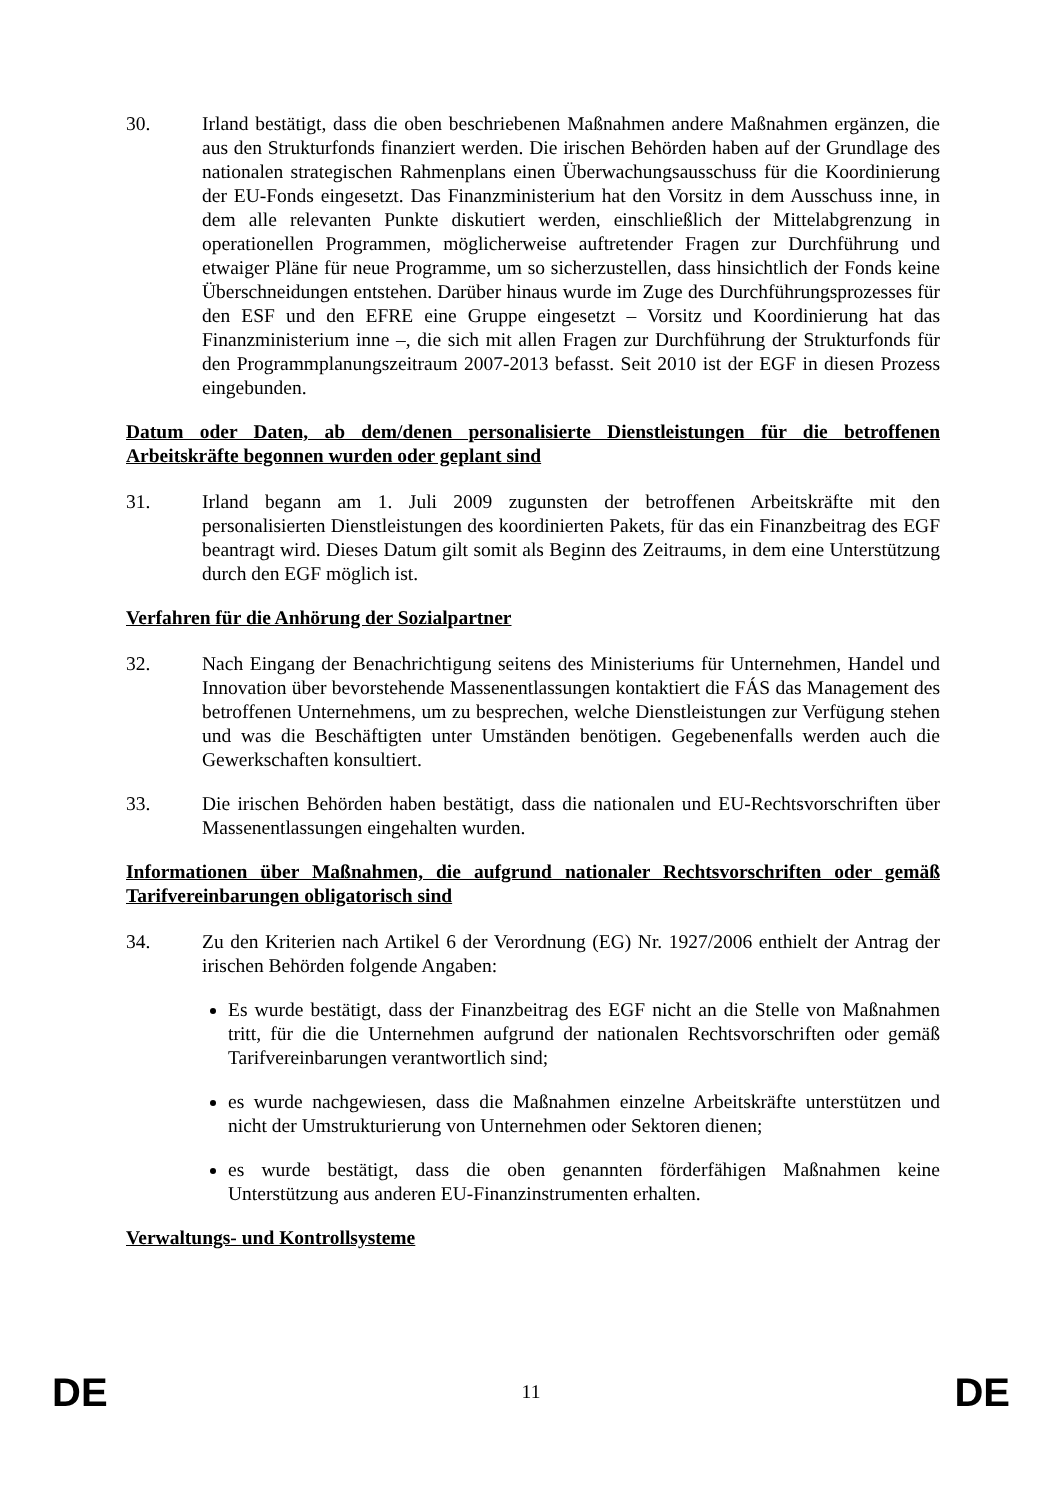30. Irland bestätigt, dass die oben beschriebenen Maßnahmen andere Maßnahmen ergänzen, die aus den Strukturfonds finanziert werden. Die irischen Behörden haben auf der Grundlage des nationalen strategischen Rahmenplans einen Überwachungsausschuss für die Koordinierung der EU-Fonds eingesetzt. Das Finanzministerium hat den Vorsitz in dem Ausschuss inne, in dem alle relevanten Punkte diskutiert werden, einschließlich der Mittelabgrenzung in operationellen Programmen, möglicherweise auftretender Fragen zur Durchführung und etwaiger Pläne für neue Programme, um so sicherzustellen, dass hinsichtlich der Fonds keine Überschneidungen entstehen. Darüber hinaus wurde im Zuge des Durchführungsprozesses für den ESF und den EFRE eine Gruppe eingesetzt – Vorsitz und Koordinierung hat das Finanzministerium inne –, die sich mit allen Fragen zur Durchführung der Strukturfonds für den Programmplanungszeitraum 2007-2013 befasst. Seit 2010 ist der EGF in diesen Prozess eingebunden.
Datum oder Daten, ab dem/denen personalisierte Dienstleistungen für die betroffenen Arbeitskräfte begonnen wurden oder geplant sind
31. Irland begann am 1. Juli 2009 zugunsten der betroffenen Arbeitskräfte mit den personalisierten Dienstleistungen des koordinierten Pakets, für das ein Finanzbeitrag des EGF beantragt wird. Dieses Datum gilt somit als Beginn des Zeitraums, in dem eine Unterstützung durch den EGF möglich ist.
Verfahren für die Anhörung der Sozialpartner
32. Nach Eingang der Benachrichtigung seitens des Ministeriums für Unternehmen, Handel und Innovation über bevorstehende Massenentlassungen kontaktiert die FÁS das Management des betroffenen Unternehmens, um zu besprechen, welche Dienstleistungen zur Verfügung stehen und was die Beschäftigten unter Umständen benötigen. Gegebenenfalls werden auch die Gewerkschaften konsultiert.
33. Die irischen Behörden haben bestätigt, dass die nationalen und EU-Rechtsvorschriften über Massenentlassungen eingehalten wurden.
Informationen über Maßnahmen, die aufgrund nationaler Rechtsvorschriften oder gemäß Tarifvereinbarungen obligatorisch sind
34. Zu den Kriterien nach Artikel 6 der Verordnung (EG) Nr. 1927/2006 enthielt der Antrag der irischen Behörden folgende Angaben:
Es wurde bestätigt, dass der Finanzbeitrag des EGF nicht an die Stelle von Maßnahmen tritt, für die die Unternehmen aufgrund der nationalen Rechtsvorschriften oder gemäß Tarifvereinbarungen verantwortlich sind;
es wurde nachgewiesen, dass die Maßnahmen einzelne Arbeitskräfte unterstützen und nicht der Umstrukturierung von Unternehmen oder Sektoren dienen;
es wurde bestätigt, dass die oben genannten förderfähigen Maßnahmen keine Unterstützung aus anderen EU-Finanzinstrumenten erhalten.
Verwaltungs- und Kontrollsysteme
DE 11 DE